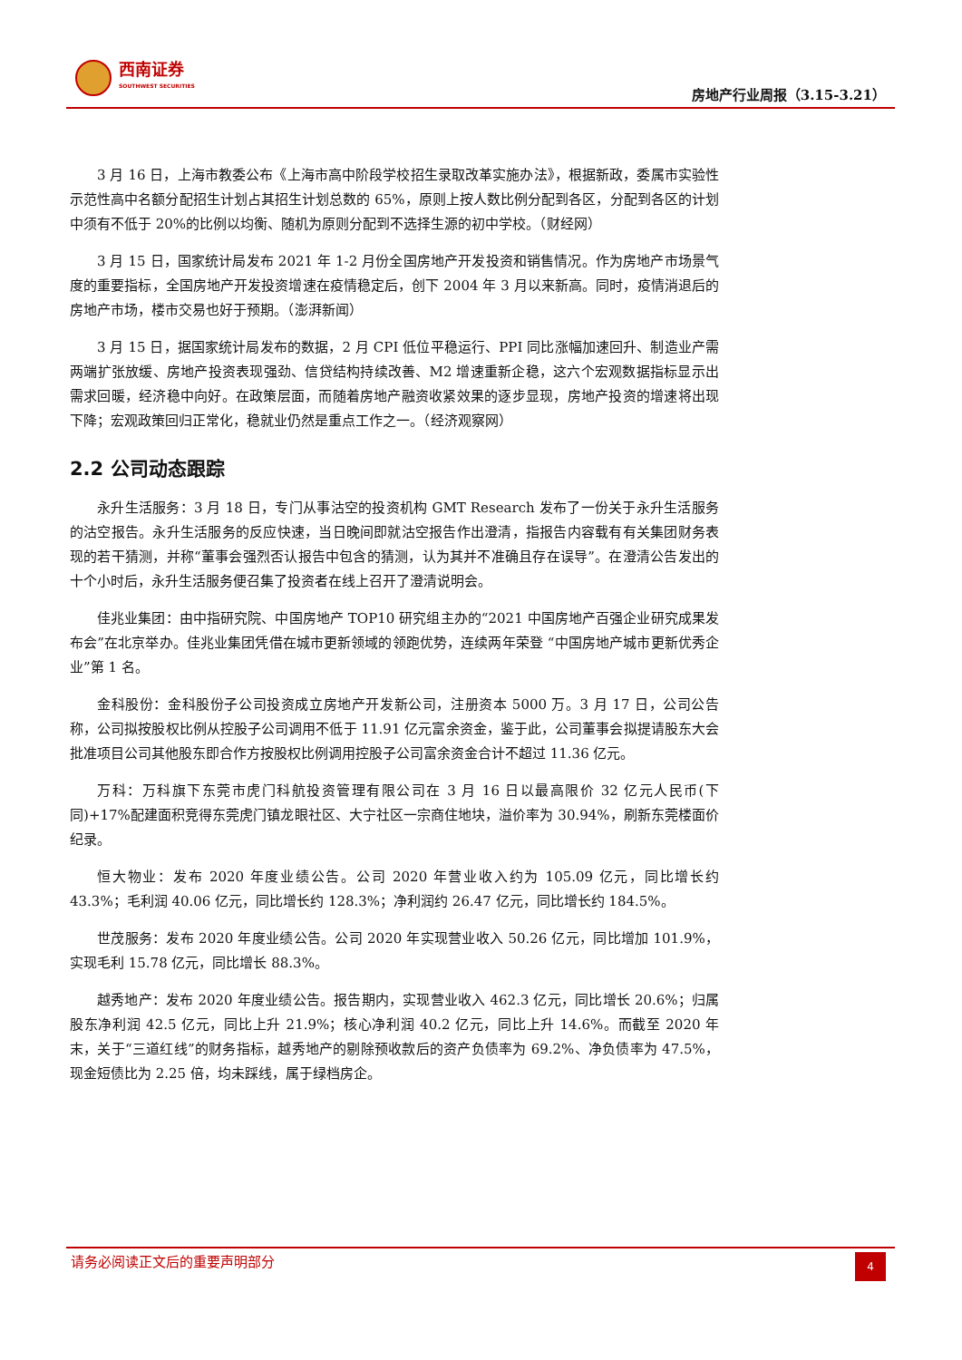西南证券
SOUTHWEST SECURITIES
房地产行业周报（3.15-3.21）
3 月 16 日，上海市教委公布《上海市高中阶段学校招生录取改革实施办法》，根据新政，委属市实验性示范性高中名额分配招生计划占其招生计划总数的 65%，原则上按人数比例分配到各区，分配到各区的计划中须有不低于 20%的比例以均衡、随机为原则分配到不选择生源的初中学校。（财经网）
3 月 15 日，国家统计局发布 2021 年 1-2 月份全国房地产开发投资和销售情况。作为房地产市场景气度的重要指标，全国房地产开发投资增速在疫情稳定后，创下 2004 年 3 月以来新高。同时，疫情消退后的房地产市场，楼市交易也好于预期。（澎湃新闻）
3 月 15 日，据国家统计局发布的数据，2 月 CPI 低位平稳运行、PPI 同比涨幅加速回升、制造业产需两端扩张放缓、房地产投资表现强劲、信贷结构持续改善、M2 增速重新企稳，这六个宏观数据指标显示出需求回暖，经济稳中向好。在政策层面，而随着房地产融资收紧效果的逐步显现，房地产投资的增速将出现下降；宏观政策回归正常化，稳就业仍然是重点工作之一。（经济观察网）
2.2 公司动态跟踪
永升生活服务：3 月 18 日，专门从事沽空的投资机构 GMT Research 发布了一份关于永升生活服务的沽空报告。永升生活服务的反应快速，当日晚间即就沽空报告作出澄清，指报告内容载有有关集团财务表现的若干猜测，并称“董事会强烈否认报告中包含的猜测，认为其并不准确且存在误导”。在澄清公告发出的十个小时后，永升生活服务便召集了投资者在线上召开了澄清说明会。
佳兆业集团：由中指研究院、中国房地产 TOP10 研究组主办的“2021 中国房地产百强企业研究成果发布会”在北京举办。佳兆业集团凭借在城市更新领域的领跑优势，连续两年荣登 “中国房地产城市更新优秀企业”第 1 名。
金科股份：金科股份子公司投资成立房地产开发新公司，注册资本 5000 万。3 月 17 日，公司公告称，公司拟按股权比例从控股子公司调用不低于 11.91 亿元富余资金，鉴于此，公司董事会拟提请股东大会批准项目公司其他股东即合作方按股权比例调用控股子公司富余资金合计不超过 11.36 亿元。
万科：万科旗下东莞市虎门科航投资管理有限公司在 3 月 16 日以最高限价 32 亿元人民币(下同)+17%配建面积竞得东莞虎门镇龙眼社区、大宁社区一宗商住地块，溢价率为 30.94%，刷新东莞楼面价纪录。
恒大物业：发布 2020 年度业绩公告。公司 2020 年营业收入约为 105.09 亿元，同比增长约 43.3%；毛利润 40.06 亿元，同比增长约 128.3%；净利润约 26.47 亿元，同比增长约 184.5%。
世茂服务：发布 2020 年度业绩公告。公司 2020 年实现营业收入 50.26 亿元，同比增加 101.9%，实现毛利 15.78 亿元，同比增长 88.3%。
越秀地产：发布 2020 年度业绩公告。报告期内，实现营业收入 462.3 亿元，同比增长 20.6%；归属股东净利润 42.5 亿元，同比上升 21.9%；核心净利润 40.2 亿元，同比上升 14.6%。而截至 2020 年末，关于“三道红线”的财务指标，越秀地产的剔除预收款后的资产负债率为 69.2%、净负债率为 47.5%，现金短债比为 2.25 倍，均未踩线，属于绿档房企。
请务必阅读正文后的重要声明部分
4